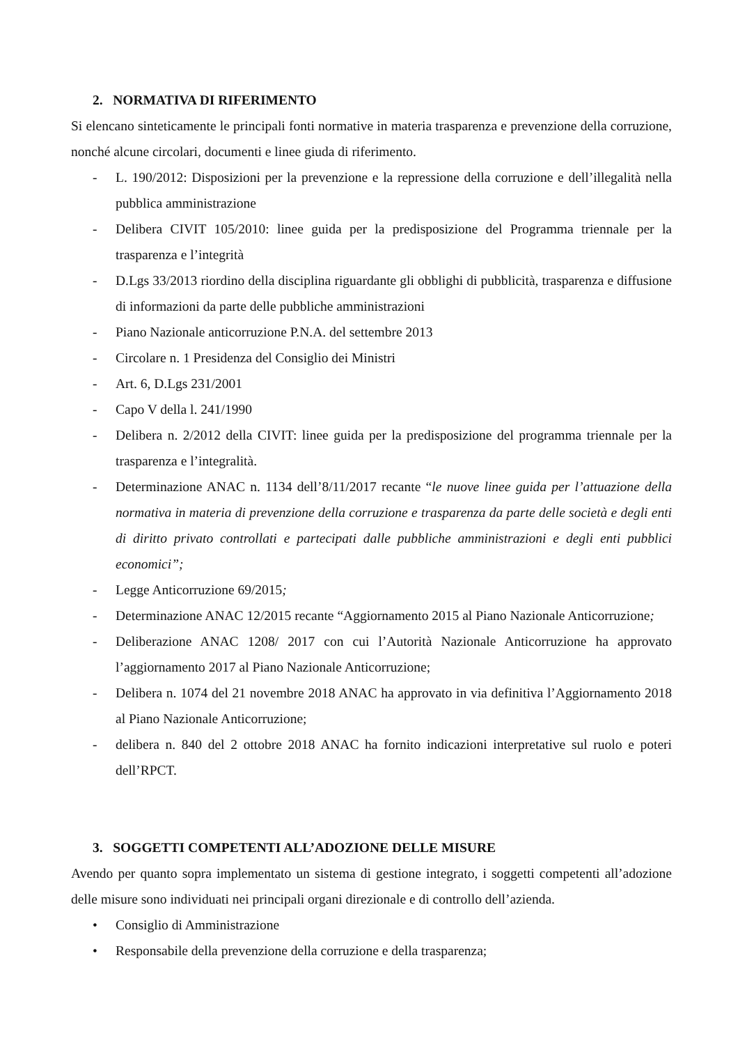2. NORMATIVA DI RIFERIMENTO
Si elencano sinteticamente le principali fonti normative in materia trasparenza e prevenzione della corruzione, nonché alcune circolari, documenti e linee giuda di riferimento.
- L. 190/2012: Disposizioni per la prevenzione e la repressione della corruzione e dell’illegalità nella pubblica amministrazione
- Delibera CIVIT 105/2010: linee guida per la predisposizione del Programma triennale per la trasparenza e l’integrità
- D.Lgs 33/2013 riordino della disciplina riguardante gli obblighi di pubblicità, trasparenza e diffusione di informazioni da parte delle pubbliche amministrazioni
- Piano Nazionale anticorruzione P.N.A. del settembre 2013
- Circolare n. 1 Presidenza del Consiglio dei Ministri
- Art. 6, D.Lgs 231/2001
- Capo V della l. 241/1990
- Delibera n. 2/2012 della CIVIT: linee guida per la predisposizione del programma triennale per la trasparenza e l’integralità.
- Determinazione ANAC n. 1134 dell’8/11/2017 recante “le nuove linee guida per l’attuazione della normativa in materia di prevenzione della corruzione e trasparenza da parte delle società e degli enti di diritto privato controllati e partecipati dalle pubbliche amministrazioni e degli enti pubblici economici”;
- Legge Anticorruzione 69/2015;
- Determinazione ANAC 12/2015 recante “Aggiornamento 2015 al Piano Nazionale Anticorruzione;
- Deliberazione ANAC 1208/ 2017 con cui l’Autorità Nazionale Anticorruzione ha approvato l’aggiornamento 2017 al Piano Nazionale Anticorruzione;
- Delibera n. 1074 del 21 novembre 2018 ANAC ha approvato in via definitiva l’Aggiornamento 2018 al Piano Nazionale Anticorruzione;
- delibera n. 840 del 2 ottobre 2018 ANAC ha fornito indicazioni interpretative sul ruolo e poteri dell’RPCT.
3. SOGGETTI COMPETENTI ALL’ADOZIONE DELLE MISURE
Avendo per quanto sopra implementato un sistema di gestione integrato, i soggetti competenti all’adozione delle misure sono individuati nei principali organi direzionale e di controllo dell’azienda.
• Consiglio di Amministrazione
• Responsabile della prevenzione della corruzione e della trasparenza;